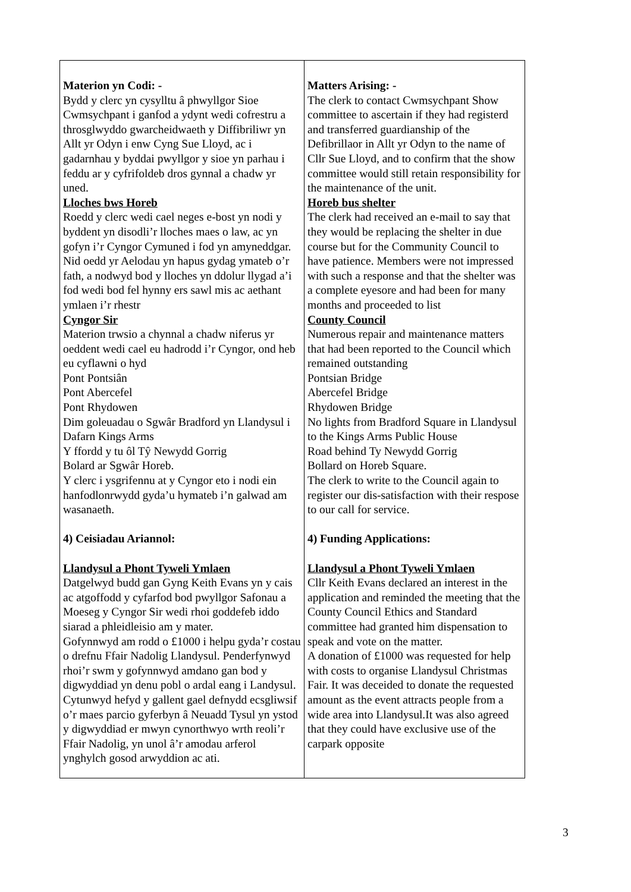| Materion yn Codi: - Bydd y clerc yn cysylltu â phwyllgor Sioe Cwmsychpant i ganfod a ydynt wedi cofrestru a throsglwyddo gwarcheidwaeth y Diffibriliwr yn Allt yr Odyn i enw Cyng Sue Lloyd, ac i gadarnhau y byddai pwyllgor y sioe yn parhau i feddu ar y cyfrifoldeb dros gynnal a chadw yr uned. Lloches bws Horeb Roedd y clerc wedi cael neges e-bost yn nodi y byddent yn disodli’r lloches maes o law, ac yn gofyn i’r Cyngor Cymuned i fod yn amyneddgar. Nid oedd yr Aelodau yn hapus gydag ymateb o’r fath, a nodwyd bod y lloches yn ddolur llygad a’i fod wedi bod fel hynny ers sawl mis ac aethant ymlaen i’r rhestr Cyngor Sir Materion trwsio a chynnal a chadw niferus yr oeddent wedi cael eu hadrodd i’r Cyngor, ond heb eu cyflawni o hyd Pont Pontsiân Pont Abercefel Pont Rhydowen Dim goleuadau o Sgwâr Bradford yn Llandysul i Dafarn Kings Arms Y ffordd y tu ôl Tŷ Newydd Gorrig Bolard ar Sgwâr Horeb. Y clerc i ysgrifennu at y Cyngor eto i nodi ein hanfodlonrwydd gyda’u hymateb i’n galwad am wasanaeth. 4) Ceisiadau Ariannol: Llandysul a Phont Tyweli Ymlaen Datgelwyd budd gan Gyng Keith Evans yn y cais ac atgoffodd y cyfarfod bod pwyllgor Safonau a Moeseg y Cyngor Sir wedi rhoi goddefeb iddo siarad a phleidleisio am y mater. Gofynnwyd am rodd o £1000 i helpu gyda’r costau o drefnu Ffair Nadolig Llandysul. Penderfynwyd rhoi’r swm y gofynnwyd amdano gan bod y digwyddiad yn denu pobl o ardal eang i Landysul. Cytunwyd hefyd y gallent gael defnydd ecsgliwsif o’r maes parcio gyferbyn â Neuadd Tysul yn ystod y digwyddiad er mwyn cynorthwyo wrth reoli’r Ffair Nadolig, yn unol â’r amodau arferol ynghylch gosod arwyddion ac ati. | Matters Arising: - The clerk to contact Cwmsychpant Show committee to ascertain if they had registerd and transferred guardianship of the Defibrillaor in Allt yr Odyn to the name of Cllr Sue Lloyd, and to confirm that the show committee would still retain responsibility for the maintenance of the unit. Horeb bus shelter The clerk had received an e-mail to say that they would be replacing the shelter in due course but for the Community Council to have patience. Members were not impressed with such a response and that the shelter was a complete eyesore and had been for many months and proceeded to list County Council Numerous repair and maintenance matters that had been reported to the Council which remained outstanding Pontsian Bridge Abercefel Bridge Rhydowen Bridge No lights from Bradford Square in Llandysul to the Kings Arms Public House Road behind Ty Newydd Gorrig Bollard on Horeb Square. The clerk to write to the Council again to register our dis-satisfaction with their respose to our call for service. 4) Funding Applications: Llandysul a Phont Tyweli Ymlaen Cllr Keith Evans declared an interest in the application and reminded the meeting that the County Council Ethics and Standard committee had granted him dispensation to speak and vote on the matter. A donation of £1000 was requested for help with costs to organise Llandysul Christmas Fair. It was deceided to donate the requested amount as the event attracts people from a wide area into Llandysul.It was also agreed that they could have exclusive use of the carpark opposite |
3